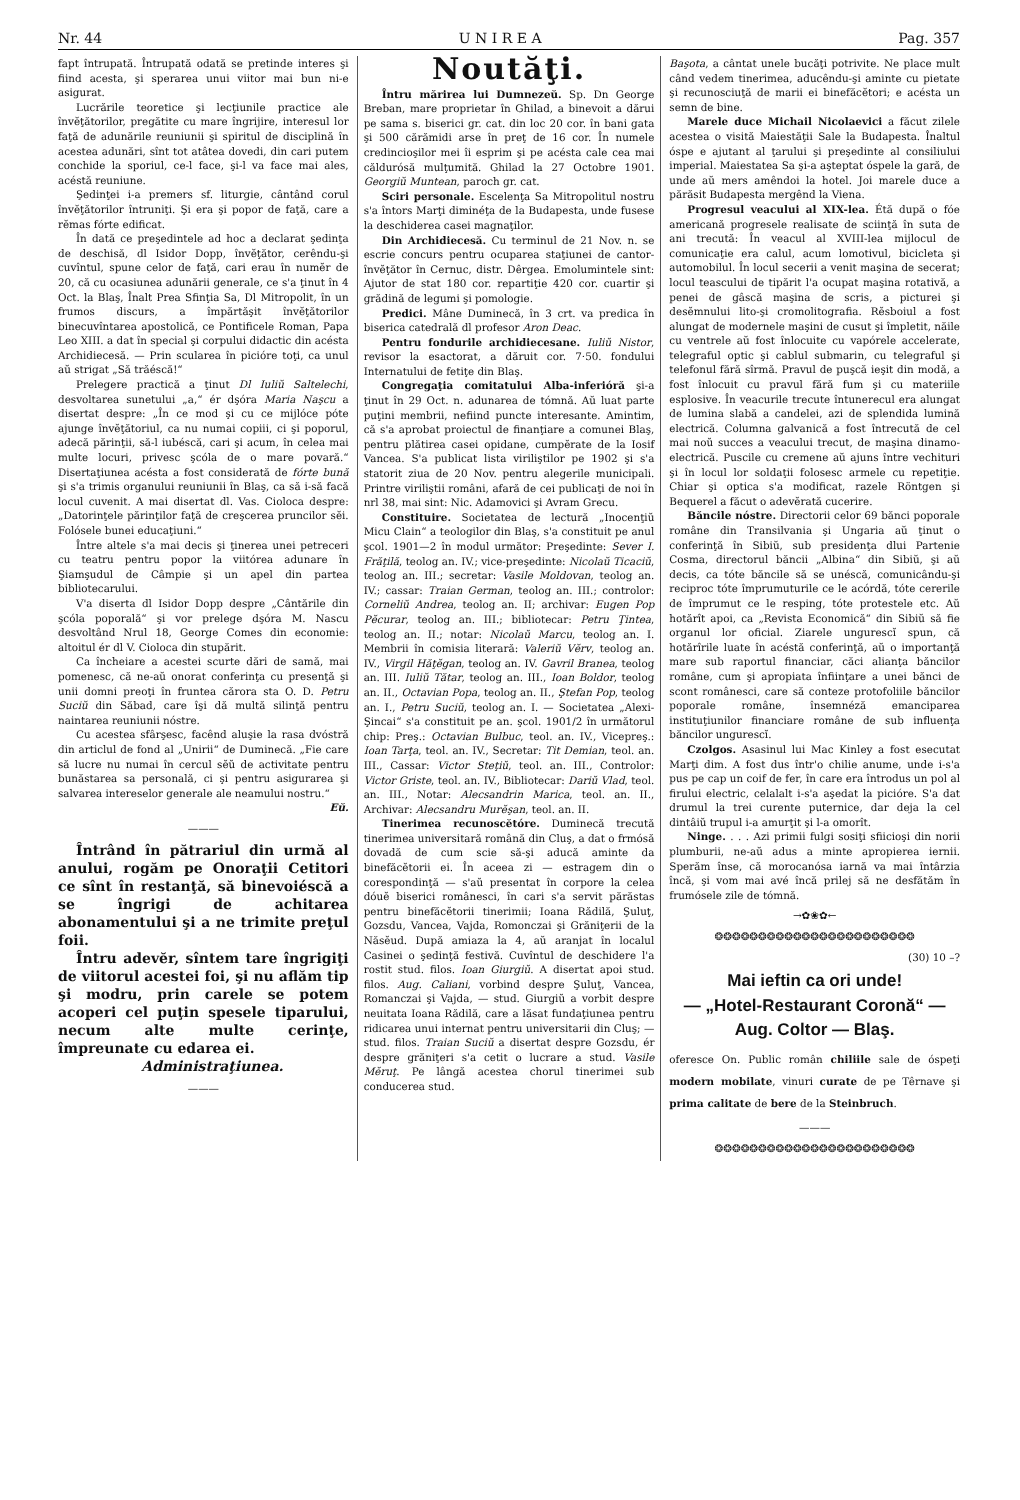Nr. 44 U N I R E A Pag. 357
fapt întrupată. Întrupată odată se pretinde interes şi fiind acesta, şi sperarea unui viitor mai bun ni-e asigurat.
Lucrările teoretice şi lecţiunile practice ale învĕţătorilor, pregătite cu mare îngrijire, interesul lor faţă de adunările reuniunii şi spiritul de disciplină în acestea adunări, sînt tot atâtea dovedi, din cari putem conchide la sporiul, ce-l face, şi-l va face mai ales, acéstă reuniune.
Şedinţei i-a premers sf. liturgie, cântând corul învĕţătorilor întruniţi. Şi era şi popor de faţă, care a rĕmas fórte edificat.
În dată ce preşedintele ad hoc a declarat şedinţa de deschisă, dl Isidor Dopp, învĕţător, cerêndu-şi cuvîntul, spune celor de faţă, cari erau în numĕr de 20, că cu ocasiunea adunării generale, ce s'a ţinut în 4 Oct. la Blaş, Înalt Prea Sfinţia Sa, Dl Mitropolit, în un frumos discurs, a împărtăşit învĕţătorilor binecuvîntarea apostolică, ce Pontificele Roman, Papa Leo XIII. a dat în special şi corpului didactic din acésta Archidiecesă. — Prin scularea în picióre toţi, ca unul aŭ strigat „Să trăéscă!“
Prelegere practică a ţinut Dl Iuliŭ Saltelechi, desvoltarea sunetului „a,“ ér dşóra Maria Naşcu a disertat despre: „În ce mod şi cu ce mijlóce póte ajunge învĕţătoriul, ca nu numai copiii, ci şi poporul, adecă părinţii, să-l iubéscă, cari şi acum, în celea mai multe locuri, privesc şcóla de o mare povară.“ Disertaţiunea acésta a fost considerată de fórte bună şi s'a trimis organului reuniunii în Blaş, ca să i-să facă locul cuvenit. A mai disertat dl. Vas. Cioloca despre: „Datorinţele părinţilor faţă de creşcerea pruncilor sĕi. Folósele bunei educaţiuni.“
Între altele s'a mai decis şi ţinerea unei petreceri cu teatru pentru popor la viitórea adunare în Şiamşudul de Câmpie şi un apel din partea bibliotecarului.
V'a diserta dl Isidor Dopp despre „Cântările din şcóla poporală“ şi vor prelege dşóra M. Nascu desvoltând Nrul 18, George Comes din economie: altoitul ér dl V. Cioloca din stupărit.
Ca încheiare a acestei scurte dări de samă, mai pomenesc, că ne-aŭ onorat conferinţa cu presenţă şi unii domni preoţi în fruntea cărora sta O. D. Petru Suciŭ din Săbad, care îşi dă multă silinţă pentru naintarea reuniunii nóstre.
Cu acestea sfârşesc, facênd aluşie la rasa dvóstră din articlul de fond al „Unirii“ de Duminecă. „Fie care să lucre nu numai în cercul sĕŭ de activitate pentru bunăstarea sa personală, ci şi pentru asigurarea şi salvarea intereselor generale ale neamului nostru.“
Eŭ.
———
Întrând în pătrariul din urmă al anului, rogăm pe Onoraţii Cetitori ce sînt în restanţă, să binevoiéscă a se îngrigi de achitarea abonamentului şi a ne trimite preţul foii.
Întru adevĕr, sîntem tare îngrigiţi de viitorul acestei foi, şi nu aflăm tip şi modru, prin carele se potem acoperi cel puţin spesele tiparului, necum alte multe cerinţe, împreunate cu edarea ei.
Administraţiunea.
———
Noutăţi.
Întru mărirea lui Dumnezeŭ. Sp. Dn George Breban, mare proprietar în Ghilad, a binevoit a dărui pe sama s. biserici gr. cat. din loc 20 cor. în bani gata şi 500 cărămidi arse în preţ de 16 cor. În numele credincioşilor mei îi esprim şi pe acésta cale cea mai căldurósă mulţumită. Ghilad la 27 Octobre 1901. Georgiŭ Muntean, paroch gr. cat.
Sciri personale. Escelenţa Sa Mitropolitul nostru s'a întors Marţi diminéţa de la Budapesta, unde fusese la deschiderea casei magnaţilor.
Din Archidiecesă. Cu terminul de 21 Nov. n. se escrie concurs pentru ocuparea staţiunei de cantor-învĕţător în Cernuc, distr. Dêrgea. Emolumintele sint: Ajutor de stat 180 cor. repartiţie 420 cor. cuartir şi grădină de legumi şi pomologie.
Predici. Mâne Duminecă, în 3 crt. va predica în biserica catedrală dl profesor Aron Deac.
Pentru fondurile archidiecesane. Iuliŭ Nistor, revisor la esactorat, a dăruit cor. 7·50. fondului Internatului de fetiţe din Blaş.
Congregaţia comitatului Alba-inferióră şi-a ţinut în 29 Oct. n. adunarea de tómnă. Aŭ luat parte puţini membrii, nefiind puncte interesante. Amintim, că s'a aprobat proiectul de finanţiare a comunei Blaş, pentru plătirea casei opidane, cumpĕrate de la Iosif Vancea. S'a publicat lista viriliştilor pe 1902 şi s'a statorit ziua de 20 Nov. pentru alegerile municipali. Printre viriliştii români, afară de cei publicaţi de noi în nrl 38, mai sint: Nic. Adamovici şi Avram Grecu.
Constituire. Societatea de lectură „Inocenţiŭ Micu Clain“ a teologilor din Blaş, s'a constituit pe anul şcol. 1901—2 în modul următor: Preşedinte: Sever I. Frăţilă, teolog an. IV.; vice-preşedinte: Nicolaŭ Ticaciŭ, teolog an. III.; secretar: Vasile Moldovan, teolog an. IV.; cassar: Traian German, teolog an. III.; controlor: Corneliŭ Andrea, teolog an. II; archivar: Eugen Pop Pĕcurar, teolog an. III.; bibliotecar: Petru Ţintea, teolog an. II.; notar: Nicolaŭ Marcu, teolog an. I. Membrii în comisia literară: Valeriŭ Vĕrv, teolog an. IV., Virgil Hăţĕgan, teolog an. IV. Gavril Branea, teolog an. III. Iuliŭ Tătar, teolog an. III., Ioan Boldor, teolog an. II., Octavian Popa, teolog an. II., Ştefan Pop, teolog an. I., Petru Suciŭ, teolog an. I. — Societatea „Alexi-Şincai“ s'a constituit pe an. şcol. 1901/2 în următorul chip: Preş.: Octavian Bulbuc, teol. an. IV., Vicepreş.: Ioan Tarţa, teol. an. IV., Secretar: Tit Demian, teol. an. III., Cassar: Victor Steţiŭ, teol. an. III., Controlor: Victor Griste, teol. an. IV., Bibliotecar: Dariŭ Vlad, teol. an. III., Notar: Alecsandrin Marica, teol. an. II., Archivar: Alecsandru Murĕşan, teol. an. II.
Tinerimea recunoscĕtóre. Duminecă trecută tinerimea universitară română din Cluş, a dat o frmósă dovadă de cum scie să-şi aducă aminte da binefăcĕtorii ei. În aceea zi — estragem din o corespondinţă — s'aŭ presentat în corpore la celea dóuĕ biserici românesci, în cari s'a servit părăstas pentru binefăcĕtorii tinerimii; Ioana Rădilă, Şuluţ, Gozsdu, Vancea, Vajda, Romonczai şi Grăniţerii de la Năsĕud. După amiaza la 4, aŭ aranjat în localul Casinei o şedinţă festivă. Cuvîntul de deschidere l'a rostit stud. filos. Ioan Giurgiŭ. A disertat apoi stud. filos. Aug. Caliani, vorbind despre Şuluţ, Vancea, Romanczai şi Vajda, — stud. Giurgiŭ a vorbit despre neuitata Ioana Rădilă, care a lăsat fundaţiunea pentru ridicarea unui internat pentru universitarii din Cluş; — stud. filos. Traian Suciŭ a disertat despre Gozsdu, ér despre grăniţeri s'a cetit o lucrare a stud. Vasile Mĕruţ. Pe lângă acestea chorul tinerimei sub conducerea stud.
Başota, a cântat unele bucăţi potrivite. Ne place mult când vedem tinerimea, aducêndu-şi aminte cu pietate şi recunosciuţă de marii ei binefăcĕtori; e acésta un semn de bine.
Marele duce Michail Nicolaevici a făcut zilele acestea o visită Maiestăţii Sale la Budapesta. Înaltul óspe e ajutant al ţarului şi preşedinte al consiliului imperial. Maiestatea Sa şi-a aşteptat óspele la gară, de unde aŭ mers amêndoi la hotel. Joi marele duce a părăsit Budapesta mergênd la Viena.
Progresul veacului al XIX-lea. Étă după o fóe americană progresele realisate de sciinţă în suta de ani trecută: În veacul al XVIII-lea mijlocul de comunicaţie era calul, acum lomotivul, bicicleta şi automobilul. În locul secerii a venit maşina de secerat; locul teascului de tipărit l'a ocupat maşina rotativă, a penei de gâscă maşina de scris, a picturei şi desĕmnului lito-şi cromolitografia. Rĕsboiul a fost alungat de modernele maşini de cusut şi împletit, năile cu ventrele aŭ fost înlocuite cu vapórele accelerate, telegraful optic şi cablul submarin, cu telegraful şi telefonul fără sîrmă. Pravul de puşcă ieşit din modă, a fost înlocuit cu pravul fără fum şi cu materiile esplosive. În veacurile trecute întunerecul era alungat de lumina slabă a candelei, azi de splendida lumină electrică. Columna galvanică a fost întrecută de cel mai noŭ succes a veacului trecut, de maşina dinamo-electrică. Puscile cu cremene aŭ ajuns între vechituri şi în locul lor soldaţii folosesc armele cu repetiţie. Chiar şi optica s'a modificat, razele Röntgen şi Bequerel a făcut o adevĕrată cucerire.
Băncile nóstre. Directorii celor 69 bănci poporale române din Transilvania şi Ungaria aŭ ţinut o conferinţă în Sibiŭ, sub presidenţa dlui Partenie Cosma, directorul băncii „Albina“ din Sibiŭ, şi aŭ decis, ca tóte băncile să se unéscă, comunicându-şi reciproc tóte împrumuturile ce le acórdă, tóte cererile de împrumut ce le resping, tóte protestele etc. Aŭ hotărît apoi, ca „Revista Economică“ din Sibiŭ să fie organul lor oficial. Ziarele ungurescĭ spun, că hotărîrile luate în acéstă conferinţă, aŭ o importanţă mare sub raportul financiar, căci alianţa băncilor române, cum şi apropiata înfiinţare a unei bănci de scont românesci, care să conteze protofoliile băncilor poporale române, însemnéză emanciparea instituţiunilor financiare române de sub influenţa băncilor ungurescĭ.
Czolgos. Asasinul lui Mac Kinley a fost esecutat Marţi dim. A fost dus într'o chilie anume, unde i-s'a pus pe cap un coif de fer, în care era întrodus un pol al firului electric, celalalt i-s'a aşedat la picióre. S'a dat drumul la trei curente puternice, dar deja la cel dintâiŭ trupul i-a amurţit şi l-a omorît.
Ninge. . . . Azi primii fulgi sosiţi sfiicioşi din norii plumburii, ne-aŭ adus a minte apropierea iernii. Sperăm înse, că morocanósa iarnă va mai întârzia încă, şi vom mai avé încă prilej să ne desfătăm în frumósele zile de tómnă.
→✿❀✿←
❂❂❂❂❂❂❂❂❂❂❂❂❂❂❂❂❂❂❂❂❂❂❂
(30) 10 –?
Mai ieftin ca ori unde!
— „Hotel-Restaurant Coronă“ —
Aug. Coltor — Blaş.
oferesce On. Public român chiliile sale de óspeţi modern mobilate, vinuri curate de pe Têrnave şi prima calitate de bere de la Steinbruch.
———
❂❂❂❂❂❂❂❂❂❂❂❂❂❂❂❂❂❂❂❂❂❂❂